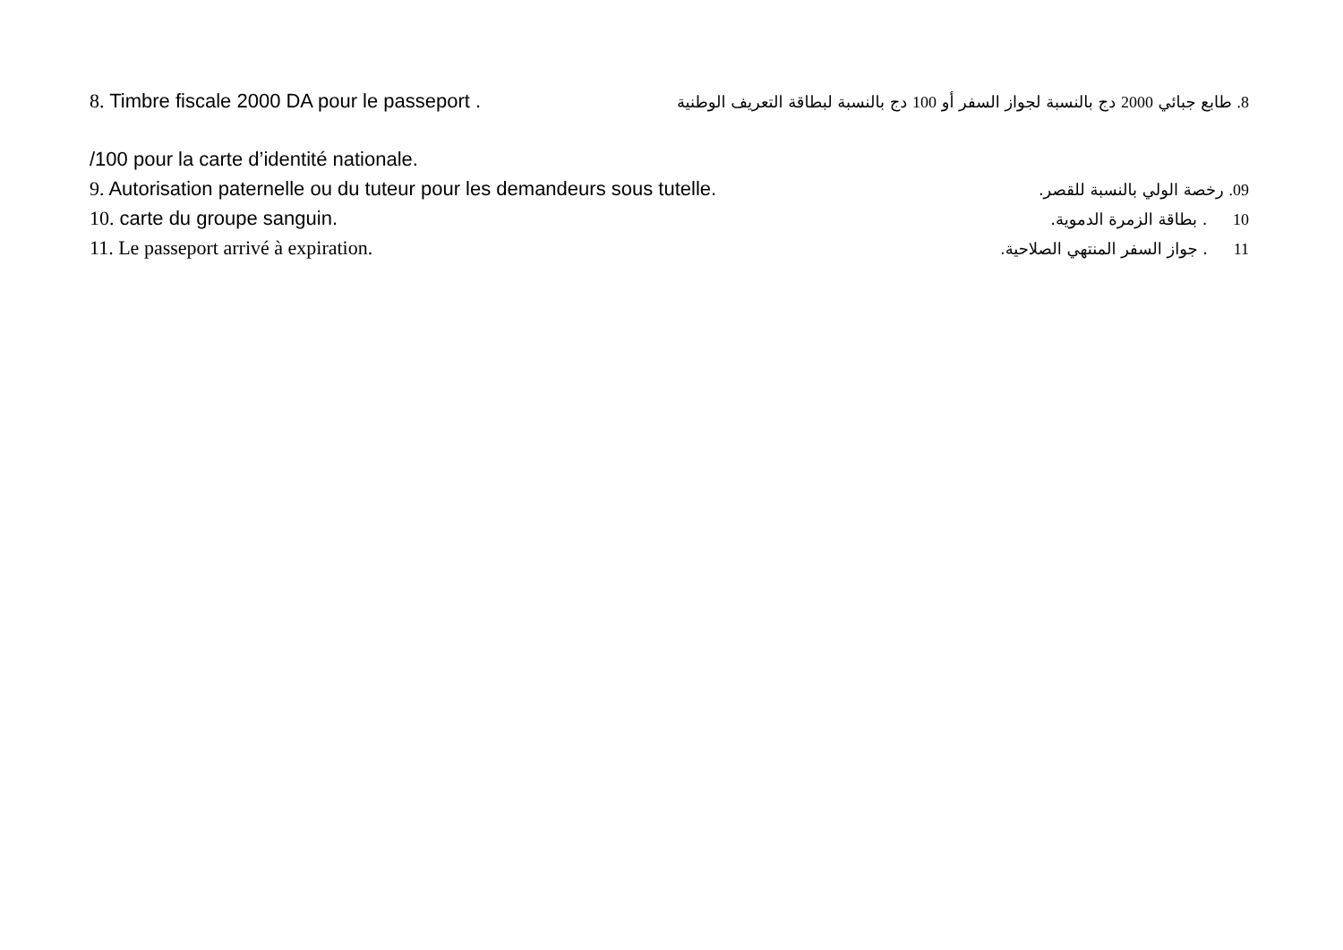8. Timbre fiscale 2000 DA pour le passeport .
8. طابع جبائي 2000 دج بالنسبة لجواز السفر أو 100 دج بالنسبة لبطاقة التعريف الوطنية
/100 pour la carte d’identité nationale.
9. Autorisation paternelle ou du tuteur pour les demandeurs sous tutelle.
09. رخصة الولي بالنسبة للقصر.
10. carte du groupe sanguin.
10 . بطاقة الزمرة الدموية.
11. Le passeport arrivé à expiration.
11 . جواز السفر المنتهي الصلاحية.